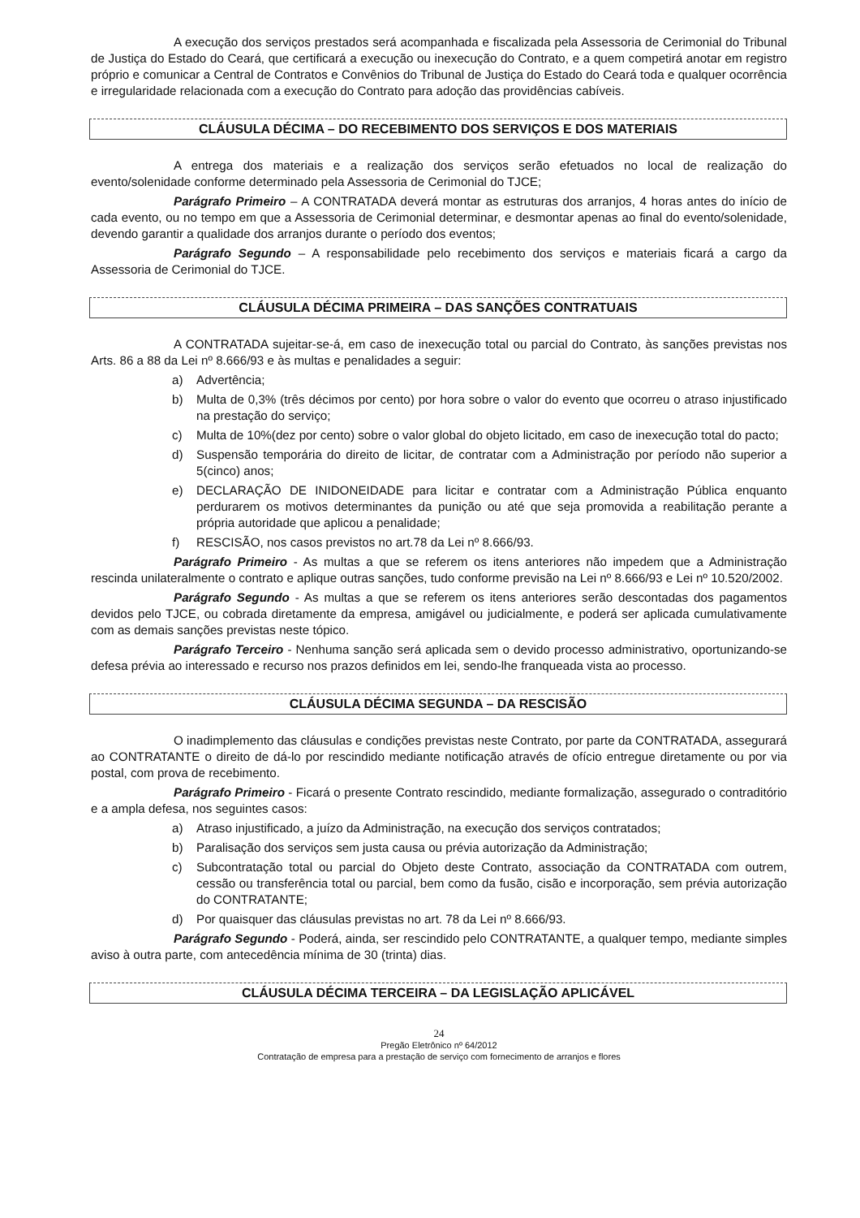A execução dos serviços prestados será acompanhada e fiscalizada pela Assessoria de Cerimonial do Tribunal de Justiça do Estado do Ceará, que certificará a execução ou inexecução do Contrato, e a quem competirá anotar em registro próprio e comunicar a Central de Contratos e Convênios do Tribunal de Justiça do Estado do Ceará toda e qualquer ocorrência e irregularidade relacionada com a execução do Contrato para adoção das providências cabíveis.
CLÁUSULA DÉCIMA – DO RECEBIMENTO DOS SERVIÇOS E DOS MATERIAIS
A entrega dos materiais e a realização dos serviços serão efetuados no local de realização do evento/solenidade conforme determinado pela Assessoria de Cerimonial do TJCE;
Parágrafo Primeiro – A CONTRATADA deverá montar as estruturas dos arranjos, 4 horas antes do início de cada evento, ou no tempo em que a Assessoria de Cerimonial determinar, e desmontar apenas ao final do evento/solenidade, devendo garantir a qualidade dos arranjos durante o período dos eventos;
Parágrafo Segundo – A responsabilidade pelo recebimento dos serviços e materiais ficará a cargo da Assessoria de Cerimonial do TJCE.
CLÁUSULA DÉCIMA PRIMEIRA – DAS SANÇÕES CONTRATUAIS
A CONTRATADA sujeitar-se-á, em caso de inexecução total ou parcial do Contrato, às sanções previstas nos Arts. 86 a 88 da Lei nº 8.666/93 e às multas e penalidades a seguir:
a) Advertência;
b) Multa de 0,3% (três décimos por cento) por hora sobre o valor do evento que ocorreu o atraso injustificado na prestação do serviço;
c) Multa de 10%(dez por cento) sobre o valor global do objeto licitado, em caso de inexecução total do pacto;
d) Suspensão temporária do direito de licitar, de contratar com a Administração por período não superior a 5(cinco) anos;
e) DECLARAÇÃO DE INIDONEIDADE para licitar e contratar com a Administração Pública enquanto perdurarem os motivos determinantes da punição ou até que seja promovida a reabilitação perante a própria autoridade que aplicou a penalidade;
f) RESCISÃO, nos casos previstos no art.78 da Lei nº 8.666/93.
Parágrafo Primeiro - As multas a que se referem os itens anteriores não impedem que a Administração rescinda unilateralmente o contrato e aplique outras sanções, tudo conforme previsão na Lei nº 8.666/93 e Lei nº 10.520/2002.
Parágrafo Segundo - As multas a que se referem os itens anteriores serão descontadas dos pagamentos devidos pelo TJCE, ou cobrada diretamente da empresa, amigável ou judicialmente, e poderá ser aplicada cumulativamente com as demais sanções previstas neste tópico.
Parágrafo Terceiro - Nenhuma sanção será aplicada sem o devido processo administrativo, oportunizando-se defesa prévia ao interessado e recurso nos prazos definidos em lei, sendo-lhe franqueada vista ao processo.
CLÁUSULA DÉCIMA SEGUNDA – DA RESCISÃO
O inadimplemento das cláusulas e condições previstas neste Contrato, por parte da CONTRATADA, assegurará ao CONTRATANTE o direito de dá-lo por rescindido mediante notificação através de ofício entregue diretamente ou por via postal, com prova de recebimento.
Parágrafo Primeiro - Ficará o presente Contrato rescindido, mediante formalização, assegurado o contraditório e a ampla defesa, nos seguintes casos:
a) Atraso injustificado, a juízo da Administração, na execução dos serviços contratados;
b) Paralisação dos serviços sem justa causa ou prévia autorização da Administração;
c) Subcontratação total ou parcial do Objeto deste Contrato, associação da CONTRATADA com outrem, cessão ou transferência total ou parcial, bem como da fusão, cisão e incorporação, sem prévia autorização do CONTRATANTE;
d) Por quaisquer das cláusulas previstas no art. 78 da Lei nº 8.666/93.
Parágrafo Segundo - Poderá, ainda, ser rescindido pelo CONTRATANTE, a qualquer tempo, mediante simples aviso à outra parte, com antecedência mínima de 30 (trinta) dias.
CLÁUSULA DÉCIMA TERCEIRA – DA LEGISLAÇÃO APLICÁVEL
24
Pregão Eletrônico nº 64/2012
Contratação de empresa para a prestação de serviço com fornecimento de arranjos e flores